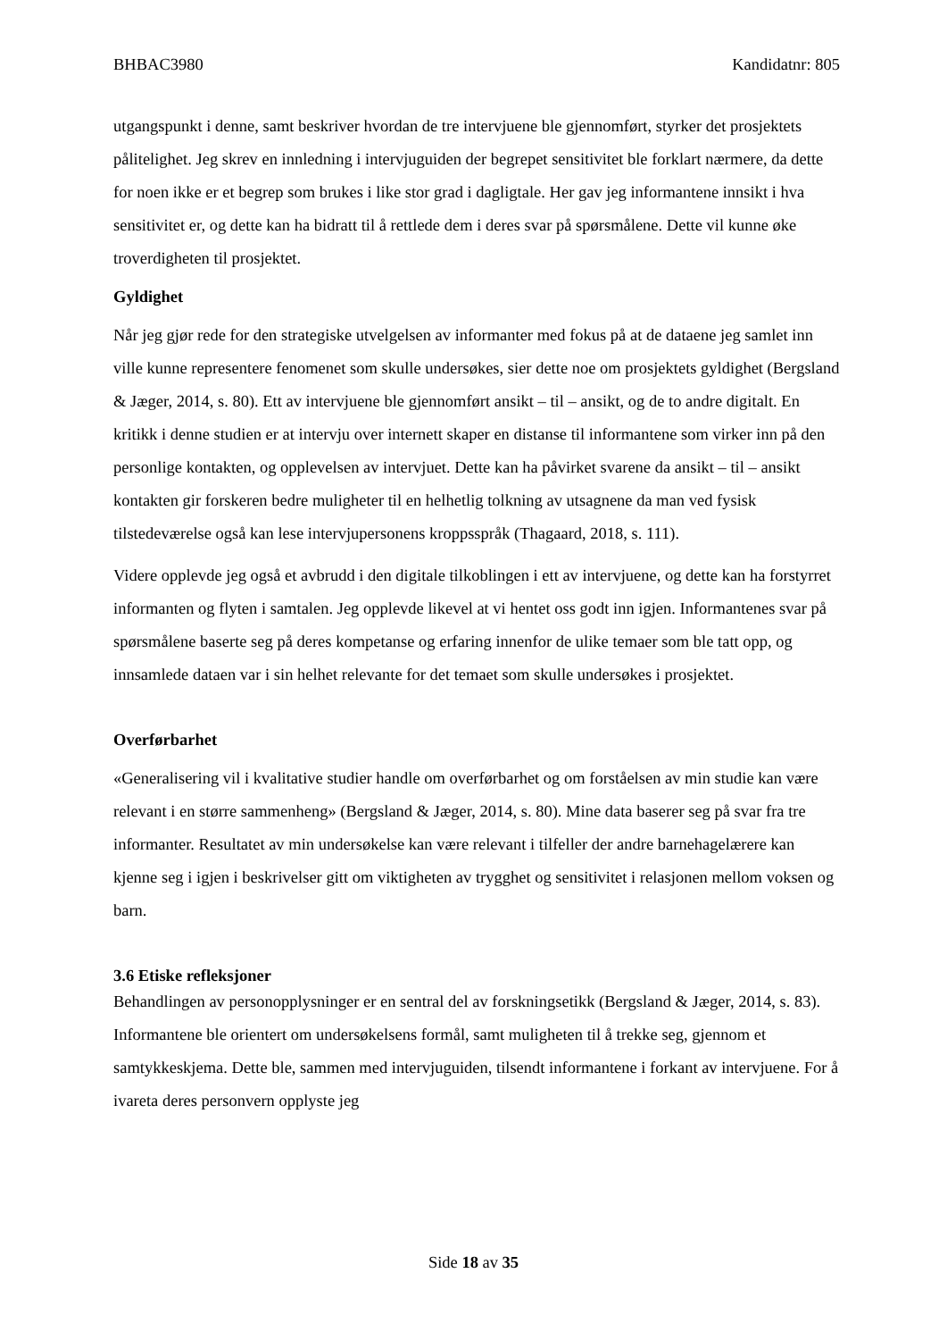BHBAC3980 Kandidatnr: 805
utgangspunkt i denne, samt beskriver hvordan de tre intervjuene ble gjennomført, styrker det prosjektets pålitelighet. Jeg skrev en innledning i intervjuguiden der begrepet sensitivitet ble forklart nærmere, da dette for noen ikke er et begrep som brukes i like stor grad i dagligtale. Her gav jeg informantene innsikt i hva sensitivitet er, og dette kan ha bidratt til å rettlede dem i deres svar på spørsmålene. Dette vil kunne øke troverdigheten til prosjektet.
Gyldighet
Når jeg gjør rede for den strategiske utvelgelsen av informanter med fokus på at de dataene jeg samlet inn ville kunne representere fenomenet som skulle undersøkes, sier dette noe om prosjektets gyldighet (Bergsland & Jæger, 2014, s. 80). Ett av intervjuene ble gjennomført ansikt – til – ansikt, og de to andre digitalt. En kritikk i denne studien er at intervju over internett skaper en distanse til informantene som virker inn på den personlige kontakten, og opplevelsen av intervjuet. Dette kan ha påvirket svarene da ansikt – til – ansikt kontakten gir forskeren bedre muligheter til en helhetlig tolkning av utsagnene da man ved fysisk tilstedeværelse også kan lese intervjupersonens kroppsspråk (Thagaard, 2018, s. 111).
Videre opplevde jeg også et avbrudd i den digitale tilkoblingen i ett av intervjuene, og dette kan ha forstyrret informanten og flyten i samtalen. Jeg opplevde likevel at vi hentet oss godt inn igjen. Informantenes svar på spørsmålene baserte seg på deres kompetanse og erfaring innenfor de ulike temaer som ble tatt opp, og innsamlede dataen var i sin helhet relevante for det temaet som skulle undersøkes i prosjektet.
Overførbarhet
«Generalisering vil i kvalitative studier handle om overførbarhet og om forståelsen av min studie kan være relevant i en større sammenheng» (Bergsland & Jæger, 2014, s. 80). Mine data baserer seg på svar fra tre informanter. Resultatet av min undersøkelse kan være relevant i tilfeller der andre barnehagelærere kan kjenne seg i igjen i beskrivelser gitt om viktigheten av trygghet og sensitivitet i relasjonen mellom voksen og barn.
3.6 Etiske refleksjoner
Behandlingen av personopplysninger er en sentral del av forskningsetikk (Bergsland & Jæger, 2014, s. 83). Informantene ble orientert om undersøkelsens formål, samt muligheten til å trekke seg, gjennom et samtykkeskjema. Dette ble, sammen med intervjuguiden, tilsendt informantene i forkant av intervjuene. For å ivareta deres personvern opplyste jeg
Side 18 av 35